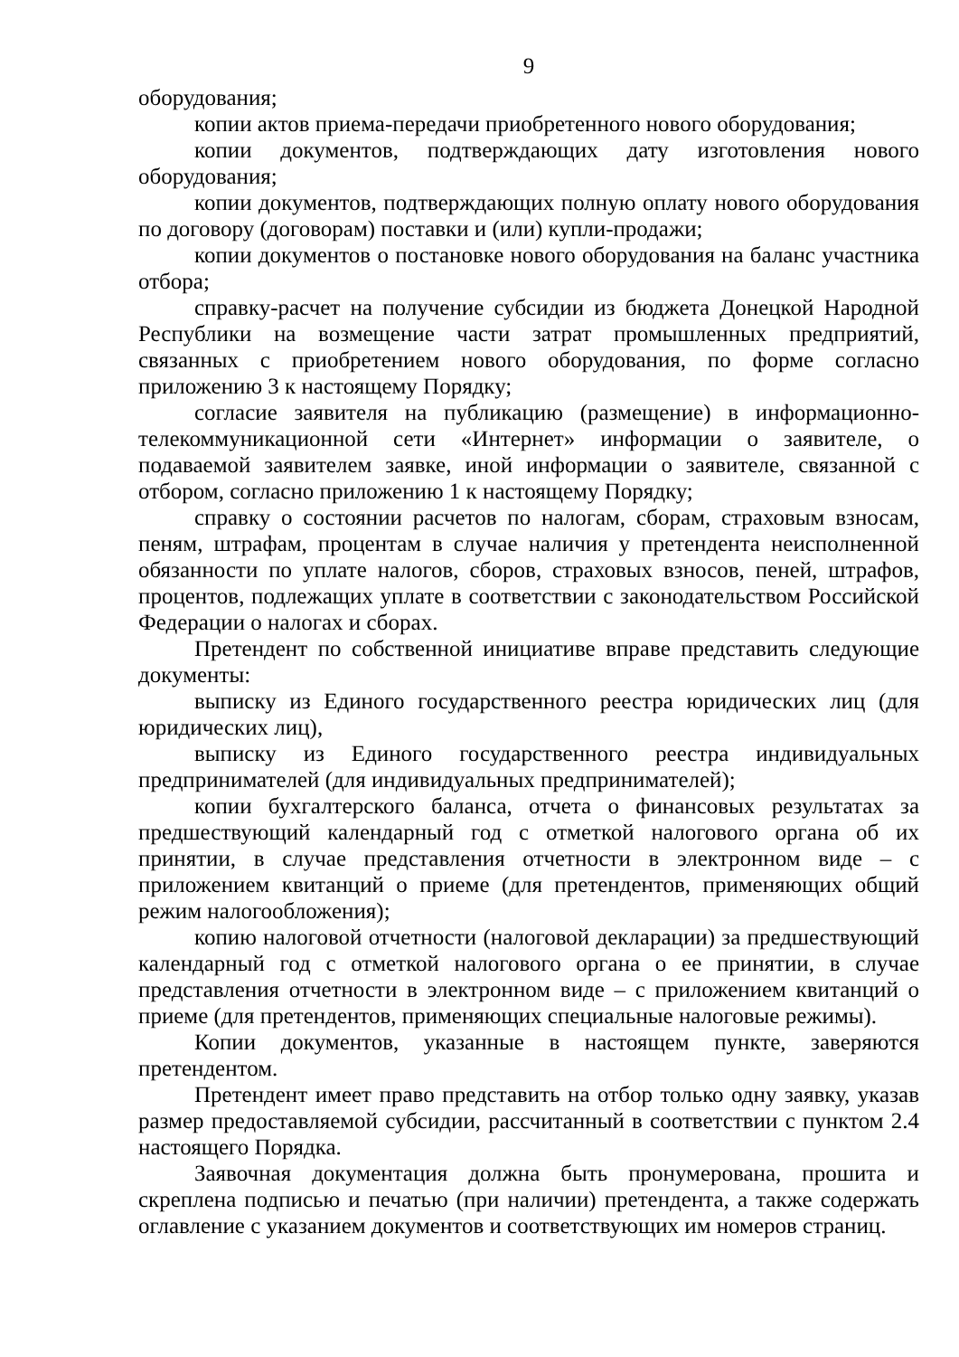9
оборудования;
копии актов приема-передачи приобретенного нового оборудования;
копии документов, подтверждающих дату изготовления нового оборудования;
копии документов, подтверждающих полную оплату нового оборудования по договору (договорам) поставки и (или) купли-продажи;
копии документов о постановке нового оборудования на баланс участника отбора;
справку-расчет на получение субсидии из бюджета Донецкой Народной Республики на возмещение части затрат промышленных предприятий, связанных с приобретением нового оборудования, по форме согласно приложению 3 к настоящему Порядку;
согласие заявителя на публикацию (размещение) в информационно-телекоммуникационной сети «Интернет» информации о заявителе, о подаваемой заявителем заявке, иной информации о заявителе, связанной с отбором, согласно приложению 1 к настоящему Порядку;
справку о состоянии расчетов по налогам, сборам, страховым взносам, пеням, штрафам, процентам в случае наличия у претендента неисполненной обязанности по уплате налогов, сборов, страховых взносов, пеней, штрафов, процентов, подлежащих уплате в соответствии с законодательством Российской Федерации о налогах и сборах.
Претендент по собственной инициативе вправе представить следующие документы:
выписку из Единого государственного реестра юридических лиц (для юридических лиц),
выписку из Единого государственного реестра индивидуальных предпринимателей (для индивидуальных предпринимателей);
копии бухгалтерского баланса, отчета о финансовых результатах за предшествующий календарный год с отметкой налогового органа об их принятии, в случае представления отчетности в электронном виде – с приложением квитанций о приеме (для претендентов, применяющих общий режим налогообложения);
копию налоговой отчетности (налоговой декларации) за предшествующий календарный год с отметкой налогового органа о ее принятии, в случае представления отчетности в электронном виде – с приложением квитанций о приеме (для претендентов, применяющих специальные налоговые режимы).
Копии документов, указанные в настоящем пункте, заверяются претендентом.
Претендент имеет право представить на отбор только одну заявку, указав размер предоставляемой субсидии, рассчитанный в соответствии с пунктом 2.4 настоящего Порядка.
Заявочная документация должна быть пронумерована, прошита и скреплена подписью и печатью (при наличии) претендента, а также содержать оглавление с указанием документов и соответствующих им номеров страниц.